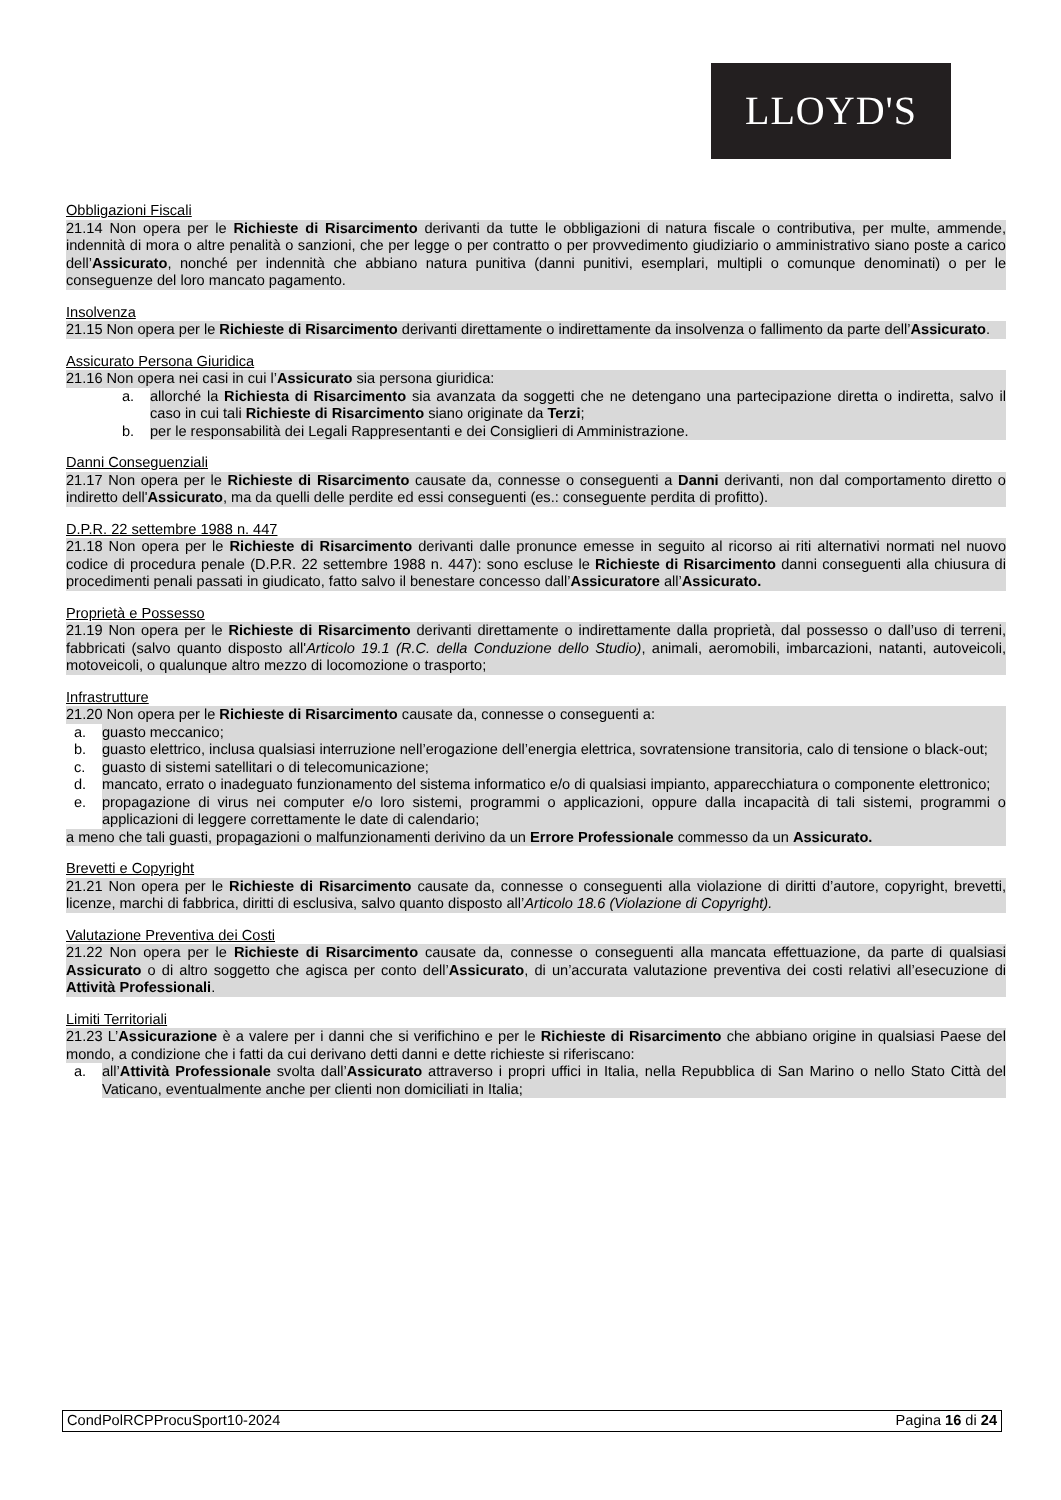LLOYD'S
Obbligazioni Fiscali
21.14 Non opera per le Richieste di Risarcimento derivanti da tutte le obbligazioni di natura fiscale o contributiva, per multe, ammende, indennità di mora o altre penalità o sanzioni, che per legge o per contratto o per provvedimento giudiziario o amministrativo siano poste a carico dell’Assicurato, nonché per indennità che abbiano natura punitiva (danni punitivi, esemplari, multipli o comunque denominati) o per le conseguenze del loro mancato pagamento.
Insolvenza
21.15 Non opera per le Richieste di Risarcimento derivanti direttamente o indirettamente da insolvenza o fallimento da parte dell’Assicurato.
Assicurato Persona Giuridica
21.16 Non opera nei casi in cui l’Assicurato sia persona giuridica:
a. allorché la Richiesta di Risarcimento sia avanzata da soggetti che ne detengano una partecipazione diretta o indiretta, salvo il caso in cui tali Richieste di Risarcimento siano originate da Terzi;
b. per le responsabilità dei Legali Rappresentanti e dei Consiglieri di Amministrazione.
Danni Conseguenziali
21.17 Non opera per le Richieste di Risarcimento causate da, connesse o conseguenti a Danni derivanti, non dal comportamento diretto o indiretto dell'Assicurato, ma da quelli delle perdite ed essi conseguenti (es.: conseguente perdita di profitto).
D.P.R. 22 settembre 1988 n. 447
21.18 Non opera per le Richieste di Risarcimento derivanti dalle pronunce emesse in seguito al ricorso ai riti alternativi normati nel nuovo codice di procedura penale (D.P.R. 22 settembre 1988 n. 447): sono escluse le Richieste di Risarcimento danni conseguenti alla chiusura di procedimenti penali passati in giudicato, fatto salvo il benestare concesso dall’Assicuratore all’Assicurato.
Proprietà e Possesso
21.19 Non opera per le Richieste di Risarcimento derivanti direttamente o indirettamente dalla proprietà, dal possesso o dall’uso di terreni, fabbricati (salvo quanto disposto all'Articolo 19.1 (R.C. della Conduzione dello Studio), animali, aeromobili, imbarcazioni, natanti, autoveicoli, motoveicoli, o qualunque altro mezzo di locomozione o trasporto;
Infrastrutture
21.20 Non opera per le Richieste di Risarcimento causate da, connesse o conseguenti a:
a. guasto meccanico;
b. guasto elettrico, inclusa qualsiasi interruzione nell’erogazione dell’energia elettrica, sovratensione transitoria, calo di tensione o black-out;
c. guasto di sistemi satellitari o di telecomunicazione;
d. mancato, errato o inadeguato funzionamento del sistema informatico e/o di qualsiasi impianto, apparecchiatura o componente elettronico;
e. propagazione di virus nei computer e/o loro sistemi, programmi o applicazioni, oppure dalla incapacità di tali sistemi, programmi o applicazioni di leggere correttamente le date di calendario;
a meno che tali guasti, propagazioni o malfunzionamenti derivino da un Errore Professionale commesso da un Assicurato.
Brevetti e Copyright
21.21 Non opera per le Richieste di Risarcimento causate da, connesse o conseguenti alla violazione di diritti d’autore, copyright, brevetti, licenze, marchi di fabbrica, diritti di esclusiva, salvo quanto disposto all’Articolo 18.6 (Violazione di Copyright).
Valutazione Preventiva dei Costi
21.22 Non opera per le Richieste di Risarcimento causate da, connesse o conseguenti alla mancata effettuazione, da parte di qualsiasi Assicurato o di altro soggetto che agisca per conto dell’Assicurato, di un’accurata valutazione preventiva dei costi relativi all’esecuzione di Attività Professionali.
Limiti Territoriali
21.23 L’Assicurazione è a valere per i danni che si verifichino e per le Richieste di Risarcimento che abbiano origine in qualsiasi Paese del mondo, a condizione che i fatti da cui derivano detti danni e dette richieste si riferiscano:
a. all’Attività Professionale svolta dall’Assicurato attraverso i propri uffici in Italia, nella Repubblica di San Marino o nello Stato Città del Vaticano, eventualmente anche per clienti non domiciliati in Italia;
CondPolRCPProcuSport10-2024 Pagina 16 di 24